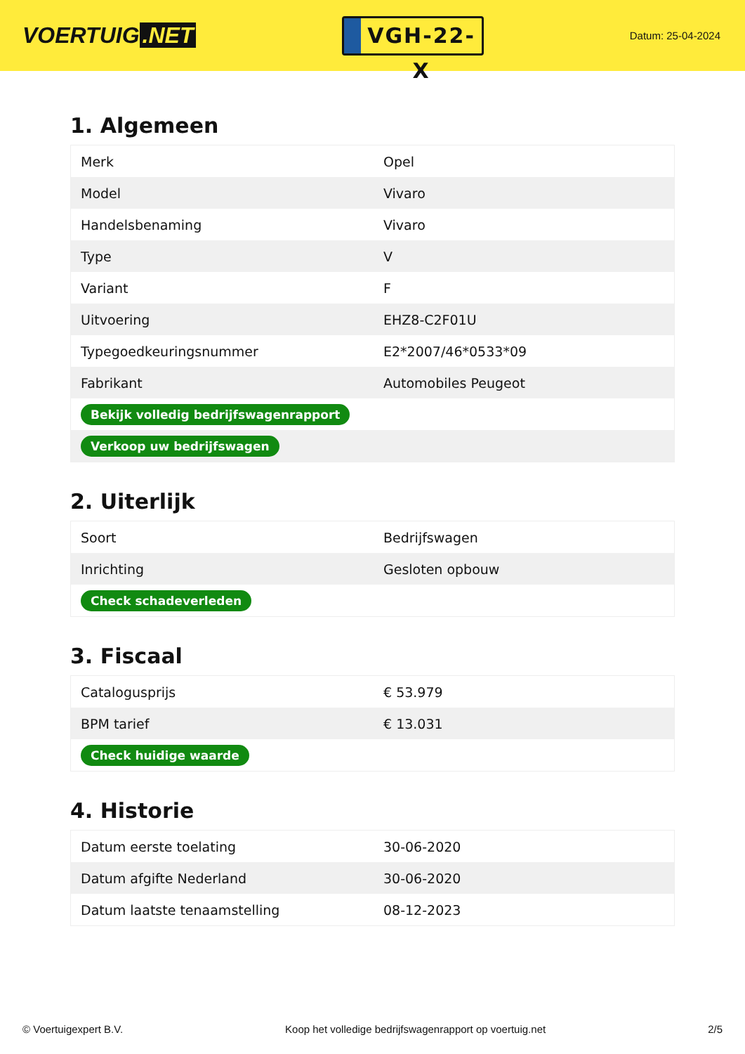VOERTUIG.NET
VGH-22-X
Datum: 25-04-2024
1. Algemeen
| Merk | Opel |
| Model | Vivaro |
| Handelsbenaming | Vivaro |
| Type | V |
| Variant | F |
| Uitvoering | EHZ8-C2F01U |
| Typegoedkeuringsnummer | E2*2007/46*0533*09 |
| Fabrikant | Automobiles Peugeot |
| Bekijk volledig bedrijfswagenrapport | |
| Verkoop uw bedrijfswagen | |
2. Uiterlijk
| Soort | Bedrijfswagen |
| Inrichting | Gesloten opbouw |
| Check schadeverleden | |
3. Fiscaal
| Catalogusprijs | € 53.979 |
| BPM tarief | € 13.031 |
| Check huidige waarde | |
4. Historie
| Datum eerste toelating | 30-06-2020 |
| Datum afgifte Nederland | 30-06-2020 |
| Datum laatste tenaamstelling | 08-12-2023 |
© Voertuigexpert B.V. Koop het volledige bedrijfswagenrapport op voertuig.net 2/5